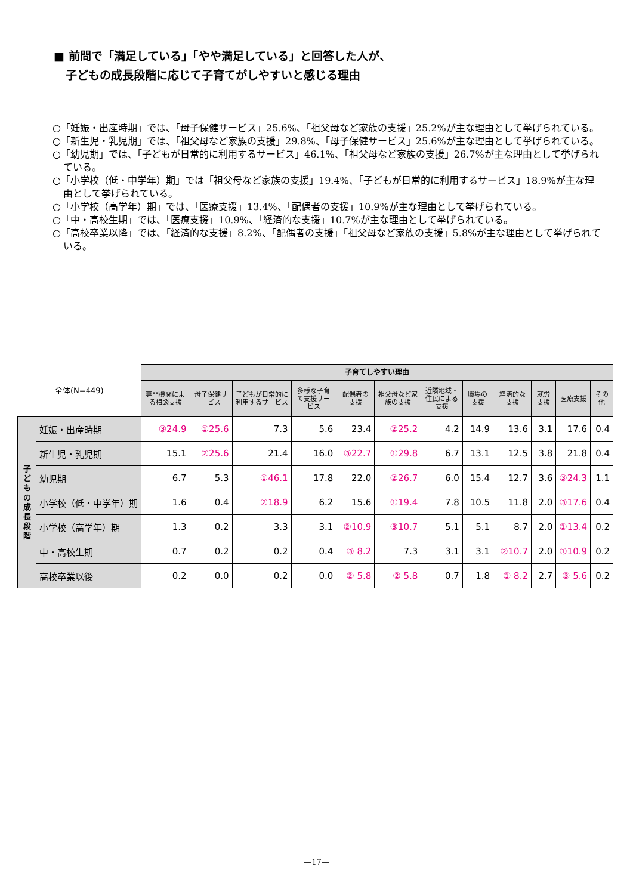■ 前問で「満足している」「やや満足している」と回答した人が、
子どもの成長段階に応じて子育てがしやすいと感じる理由
○「妊娠・出産時期」では、「母子保健サービス」25.6%、「祖父母など家族の支援」25.2%が主な理由として挙げられている。
○「新生児・乳児期」では、「祖父母など家族の支援」29.8%、「母子保健サービス」25.6%が主な理由として挙げられている。
○「幼児期」では、「子どもが日常的に利用するサービス」46.1%、「祖父母など家族の支援」26.7%が主な理由として挙げられている。
○「小学校（低・中学年）期」では「祖父母など家族の支援」19.4%、「子どもが日常的に利用するサービス」18.9%が主な理由として挙げられている。
○「小学校（高学年）期」では、「医療支援」13.4%、「配偶者の支援」10.9%が主な理由として挙げられている。
○「中・高校生期」では、「医療支援」10.9%、「経済的な支援」10.7%が主な理由として挙げられている。
○「高校卒業以降」では、「経済的な支援」8.2%、「配偶者の支援」「祖父母など家族の支援」5.8%が主な理由として挙げられている。
| 全体(N=449) | | 子育てしやすい理由 | | | | | | | | | | | |
| --- | --- | --- | --- | --- | --- | --- | --- | --- | --- | --- | --- | --- | --- |
| | | 専門機関による相談支援 | 母子保健サービス | 子どもが日常的に利用するサービス | 多様な子育て支援サービス | 配偶者の支援 | 祖父母など家族の支援 | 近隣地域・住民による支援 | 職場の支援 | 経済的な支援 | 就労支援 | 医療支援 | その他 |
| 子 ど も の 成 長 段 階 | 妊娠・出産時期 | ③24.9 | ①25.6 | 7.3 | 5.6 | 23.4 | ②25.2 | 4.2 | 14.9 | 13.6 | 3.1 | 17.6 | 0.4 |
| | 新生児・乳児期 | 15.1 | ②25.6 | 21.4 | 16.0 | ③22.7 | ①29.8 | 6.7 | 13.1 | 12.5 | 3.8 | 21.8 | 0.4 |
| | 幼児期 | 6.7 | 5.3 | ①46.1 | 17.8 | 22.0 | ②26.7 | 6.0 | 15.4 | 12.7 | 3.6 | ③24.3 | 1.1 |
| | 小学校（低・中学年）期 | 1.6 | 0.4 | ②18.9 | 6.2 | 15.6 | ①19.4 | 7.8 | 10.5 | 11.8 | 2.0 | ③17.6 | 0.4 |
| | 小学校（高学年）期 | 1.3 | 0.2 | 3.3 | 3.1 | ②10.9 | ③10.7 | 5.1 | 5.1 | 8.7 | 2.0 | ①13.4 | 0.2 |
| | 中・高校生期 | 0.7 | 0.2 | 0.2 | 0.4 | ③ 8.2 | 7.3 | 3.1 | 3.1 | ②10.7 | 2.0 | ①10.9 | 0.2 |
| | 高校卒業以後 | 0.2 | 0.0 | 0.2 | 0.0 | ② 5.8 | ② 5.8 | 0.7 | 1.8 | ① 8.2 | 2.7 | ③ 5.6 | 0.2 |
—17—